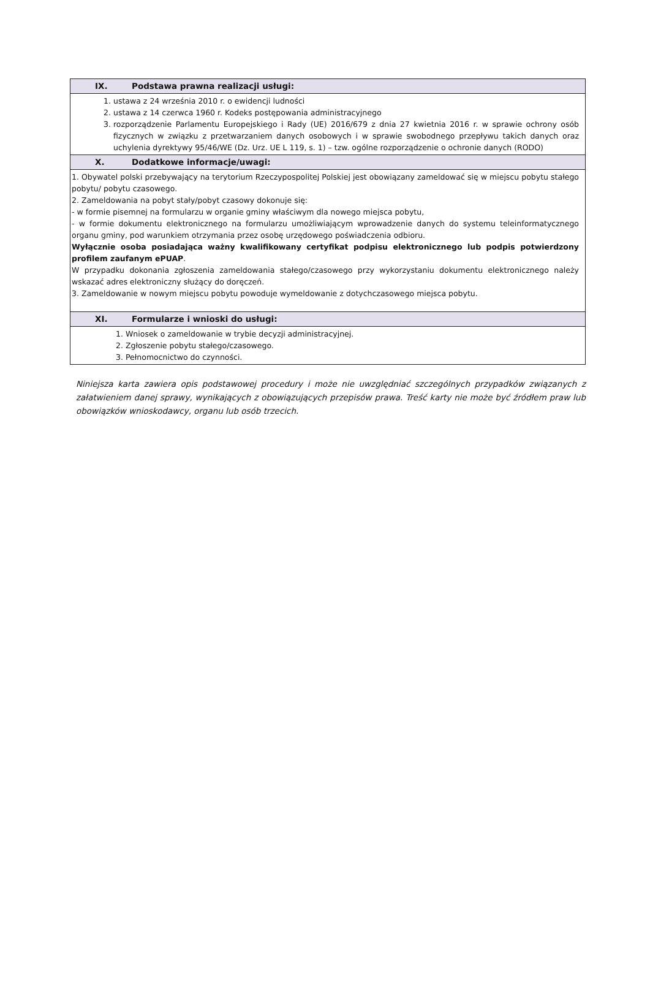| IX. Podstawa prawna realizacji usługi: |
| 1. ustawa z 24 września 2010 r. o ewidencji ludności 2. ustawa z 14 czerwca 1960 r. Kodeks postępowania administracyjnego 3. rozporządzenie Parlamentu Europejskiego i Rady (UE) 2016/679 z dnia 27 kwietnia 2016 r. w sprawie ochrony osób fizycznych w związku z przetwarzaniem danych osobowych i w sprawie swobodnego przepływu takich danych oraz uchylenia dyrektywy 95/46/WE (Dz. Urz. UE L 119, s. 1) – tzw. ogólne rozporządzenie o ochronie danych (RODO) |
| X. Dodatkowe informacje/uwagi: |
| 1. Obywatel polski przebywający na terytorium Rzeczypospolitej Polskiej jest obowiązany zameldować się w miejscu pobytu stałego pobytu/ pobytu czasowego. 2. Zameldowania na pobyt stały/pobyt czasowy dokonuje się: - w formie pisemnej na formularzu w organie gminy właściwym dla nowego miejsca pobytu, - w formie dokumentu elektronicznego na formularzu umożliwiającym wprowadzenie danych do systemu teleinformatycznego organu gminy, pod warunkiem otrzymania przez osobę urzędowego poświadczenia odbioru. Wyłącznie osoba posiadająca ważny kwalifikowany certyfikat podpisu elektronicznego lub podpis potwierdzony profilem zaufanym ePUAP . W przypadku dokonania zgłoszenia zameldowania stałego/czasowego przy wykorzystaniu dokumentu elektronicznego należy wskazać adres elektroniczny służący do doręczeń. 3. Zameldowanie w nowym miejscu pobytu powoduje wymeldowanie z dotychczasowego miejsca pobytu. |
| XI. Formularze i wnioski do usługi: |
| 1. Wniosek o zameldowanie w trybie decyzji administracyjnej. 2. Zgłoszenie pobytu stałego/czasowego. 3. Pełnomocnictwo do czynności. |
Niniejsza karta zawiera opis podstawowej procedury i może nie uwzględniać szczególnych przypadków związanych z załatwieniem danej sprawy, wynikających z obowiązujących przepisów prawa. Treść karty nie może być źródłem praw lub obowiązków wnioskodawcy, organu lub osób trzecich.